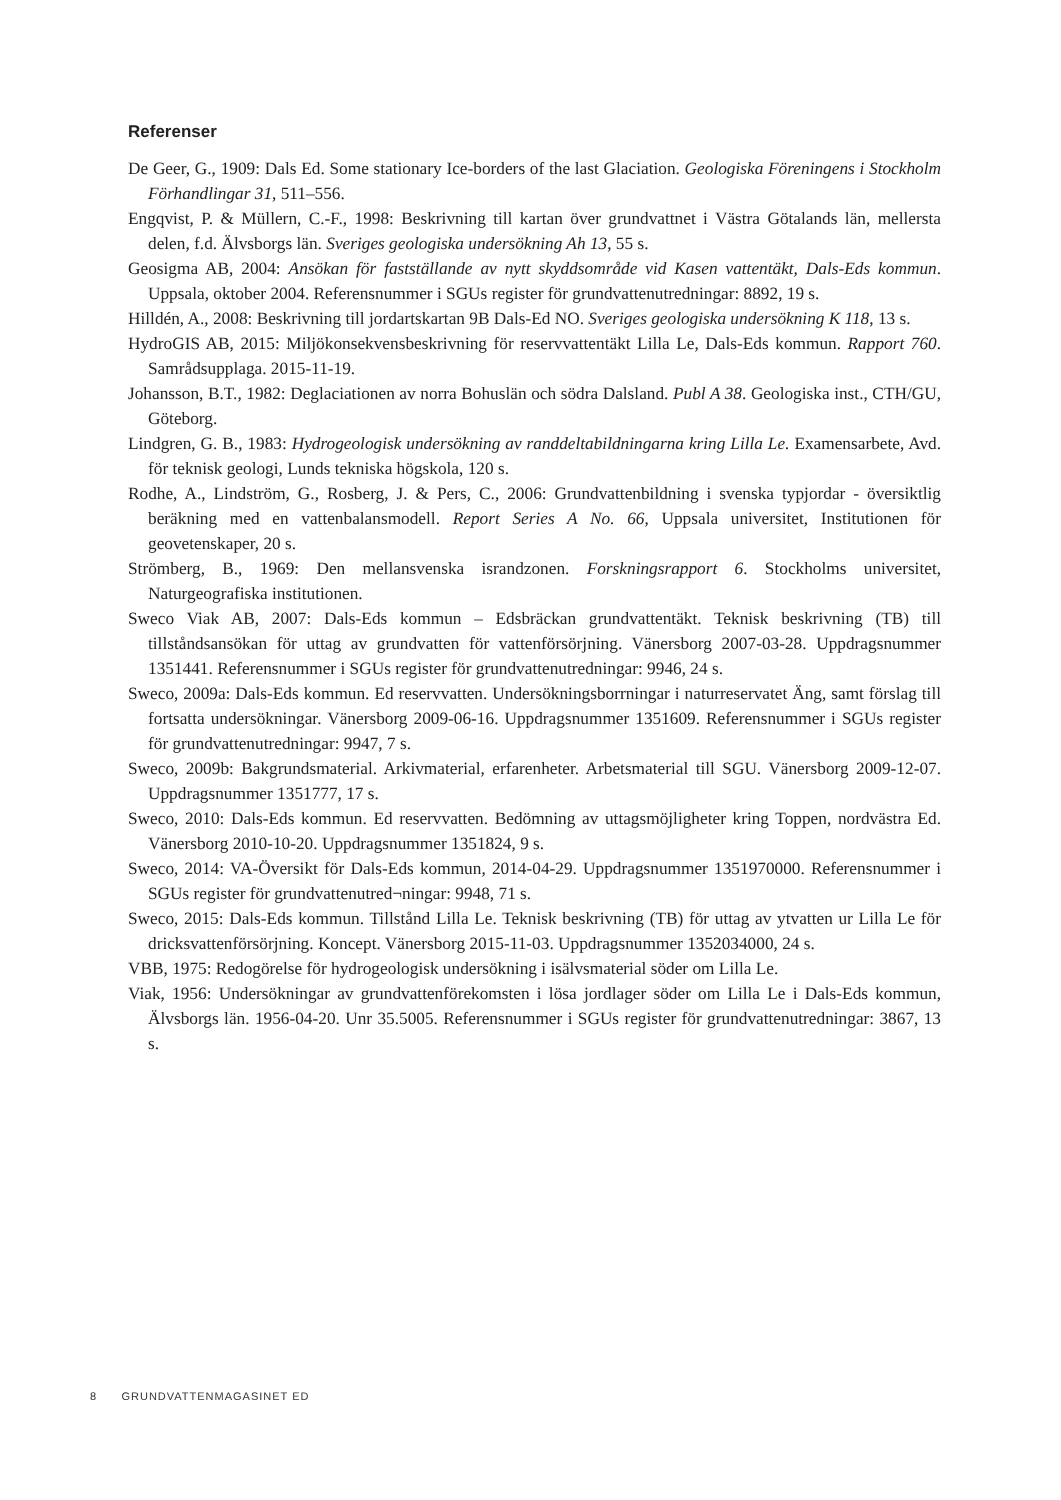Referenser
De Geer, G., 1909: Dals Ed. Some stationary Ice-borders of the last Glaciation. Geologiska Föreningens i Stockholm Förhandlingar 31, 511–556.
Engqvist, P. & Müllern, C.-F., 1998: Beskrivning till kartan över grundvattnet i Västra Götalands län, mellersta delen, f.d. Älvsborgs län. Sveriges geologiska undersökning Ah 13, 55 s.
Geosigma AB, 2004: Ansökan för fastställande av nytt skyddsområde vid Kasen vattentäkt, Dals-Eds kommun. Uppsala, oktober 2004. Referensnummer i SGUs register för grundvattenutredningar: 8892, 19 s.
Hilldén, A., 2008: Beskrivning till jordartskartan 9B Dals-Ed NO. Sveriges geologiska undersökning K 118, 13 s.
HydroGIS AB, 2015: Miljökonsekvensbeskrivning för reservvattentäkt Lilla Le, Dals-Eds kommun. Rapport 760. Samrådsupplaga. 2015-11-19.
Johansson, B.T., 1982: Deglaciationen av norra Bohuslän och södra Dalsland. Publ A 38. Geologiska inst., CTH/GU, Göteborg.
Lindgren, G. B., 1983: Hydrogeologisk undersökning av randdeltabildningarna kring Lilla Le. Examensarbete, Avd. för teknisk geologi, Lunds tekniska högskola, 120 s.
Rodhe, A., Lindström, G., Rosberg, J. & Pers, C., 2006: Grundvattenbildning i svenska typjordar - översiktlig beräkning med en vattenbalansmodell. Report Series A No. 66, Uppsala universitet, Institutionen för geovetenskaper, 20 s.
Strömberg, B., 1969: Den mellansvenska israndzonen. Forskningsrapport 6. Stockholms universitet, Naturgeografiska institutionen.
Sweco Viak AB, 2007: Dals-Eds kommun – Edsbräckan grundvattentäkt. Teknisk beskrivning (TB) till tillståndsansökan för uttag av grundvatten för vattenförsörjning. Vänersborg 2007-03-28. Uppdragsnummer 1351441. Referensnummer i SGUs register för grundvattenutredningar: 9946, 24 s.
Sweco, 2009a: Dals-Eds kommun. Ed reservvatten. Undersökningsborrningar i naturreservatet Äng, samt förslag till fortsatta undersökningar. Vänersborg 2009-06-16. Uppdragsnummer 1351609. Referensnummer i SGUs register för grundvattenutredningar: 9947, 7 s.
Sweco, 2009b: Bakgrundsmaterial. Arkivmaterial, erfarenheter. Arbetsmaterial till SGU. Vänersborg 2009-12-07. Uppdragsnummer 1351777, 17 s.
Sweco, 2010: Dals-Eds kommun. Ed reservvatten. Bedömning av uttagsmöjligheter kring Toppen, nordvästra Ed. Vänersborg 2010-10-20. Uppdragsnummer 1351824, 9 s.
Sweco, 2014: VA-Översikt för Dals-Eds kommun, 2014-04-29. Uppdragsnummer 1351970000. Referensnummer i SGUs register för grundvattenutred¬ningar: 9948, 71 s.
Sweco, 2015: Dals-Eds kommun. Tillstånd Lilla Le. Teknisk beskrivning (TB) för uttag av ytvatten ur Lilla Le för dricksvattenförsörjning. Koncept. Vänersborg 2015-11-03. Uppdragsnummer 1352034000, 24 s.
VBB, 1975: Redogörelse för hydrogeologisk undersökning i isälvsmaterial söder om Lilla Le.
Viak, 1956: Undersökningar av grundvattenförekomsten i lösa jordlager söder om Lilla Le i Dals-Eds kommun, Älvsborgs län. 1956-04-20. Unr 35.5005. Referensnummer i SGUs register för grundvattenutredningar: 3867, 13 s.
8 GRUNDVATTENMAGASINET ED